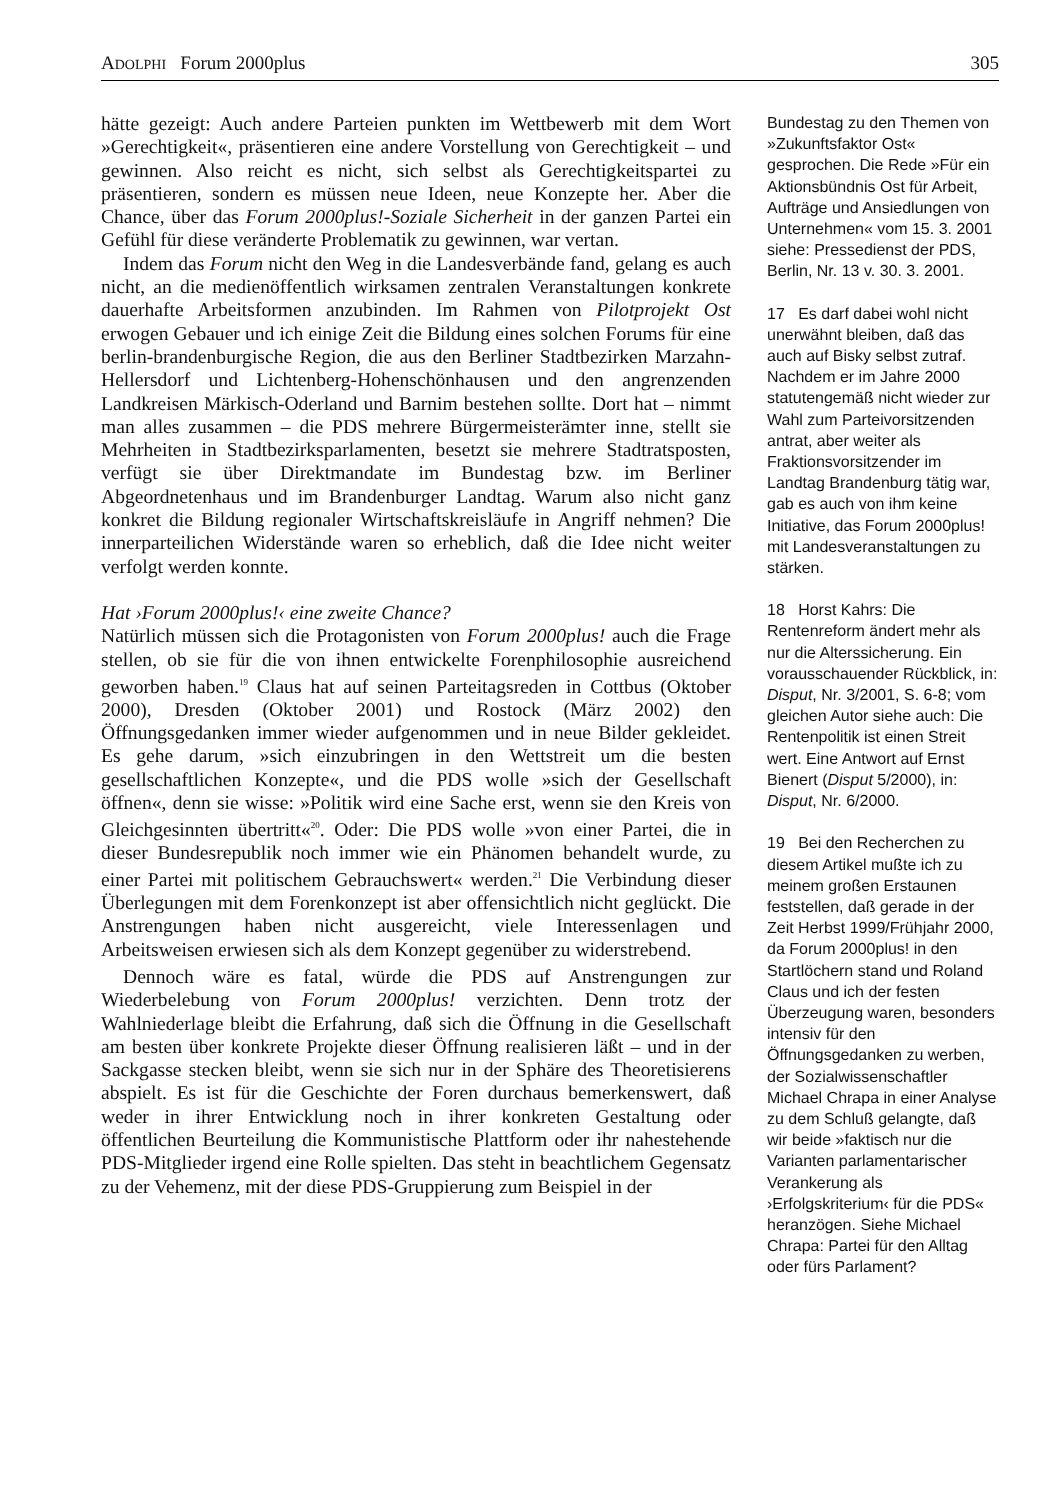ADOLPHI Forum 2000plus 305
hätte gezeigt: Auch andere Parteien punkten im Wettbewerb mit dem Wort »Gerechtigkeit«, präsentieren eine andere Vorstellung von Gerechtigkeit – und gewinnen. Also reicht es nicht, sich selbst als Gerechtigkeitspartei zu präsentieren, sondern es müssen neue Ideen, neue Konzepte her. Aber die Chance, über das Forum 2000plus!-Soziale Sicherheit in der ganzen Partei ein Gefühl für diese veränderte Problematik zu gewinnen, war vertan.
Indem das Forum nicht den Weg in die Landesverbände fand, gelang es auch nicht, an die medienöffentlich wirksamen zentralen Veranstaltungen konkrete dauerhafte Arbeitsformen anzubinden. Im Rahmen von Pilotprojekt Ost erwogen Gebauer und ich einige Zeit die Bildung eines solchen Forums für eine berlin-brandenburgische Region, die aus den Berliner Stadtbezirken Marzahn-Hellersdorf und Lichtenberg-Hohenschönhausen und den angrenzenden Landkreisen Märkisch-Oderland und Barnim bestehen sollte. Dort hat – nimmt man alles zusammen – die PDS mehrere Bürgermeisterämter inne, stellt sie Mehrheiten in Stadtbezirksparlamenten, besetzt sie mehrere Stadtratsposten, verfügt sie über Direktmandate im Bundestag bzw. im Berliner Abgeordnetenhaus und im Brandenburger Landtag. Warum also nicht ganz konkret die Bildung regionaler Wirtschaftskreisläufe in Angriff nehmen? Die innerparteilichen Widerstände waren so erheblich, daß die Idee nicht weiter verfolgt werden konnte.
Hat ›Forum 2000plus!‹ eine zweite Chance?
Natürlich müssen sich die Protagonisten von Forum 2000plus! auch die Frage stellen, ob sie für die von ihnen entwickelte Forenphilosophie ausreichend geworben haben.<sup>19</sup> Claus hat auf seinen Parteitagsreden in Cottbus (Oktober 2000), Dresden (Oktober 2001) und Rostock (März 2002) den Öffnungsgedanken immer wieder aufgenommen und in neue Bilder gekleidet. Es gehe darum, »sich einzubringen in den Wettstreit um die besten gesellschaftlichen Konzepte«, und die PDS wolle »sich der Gesellschaft öffnen«, denn sie wisse: »Politik wird eine Sache erst, wenn sie den Kreis von Gleichgesinnten übertritt«<sup>20</sup>. Oder: Die PDS wolle »von einer Partei, die in dieser Bundesrepublik noch immer wie ein Phänomen behandelt wurde, zu einer Partei mit politischem Gebrauchswert« werden.<sup>21</sup> Die Verbindung dieser Überlegungen mit dem Forenkonzept ist aber offensichtlich nicht geglückt. Die Anstrengungen haben nicht ausgereicht, viele Interessenlagen und Arbeitsweisen erwiesen sich als dem Konzept gegenüber zu widerstrebend.
Dennoch wäre es fatal, würde die PDS auf Anstrengungen zur Wiederbelebung von Forum 2000plus! verzichten. Denn trotz der Wahlniederlage bleibt die Erfahrung, daß sich die Öffnung in die Gesellschaft am besten über konkrete Projekte dieser Öffnung realisieren läßt – und in der Sackgasse stecken bleibt, wenn sie sich nur in der Sphäre des Theoretisierens abspielt. Es ist für die Geschichte der Foren durchaus bemerkenswert, daß weder in ihrer Entwicklung noch in ihrer konkreten Gestaltung oder öffentlichen Beurteilung die Kommunistische Plattform oder ihr nahestehende PDS-Mitglieder irgend eine Rolle spielten. Das steht in beachtlichem Gegensatz zu der Vehemenz, mit der diese PDS-Gruppierung zum Beispiel in der
Bundestag zu den Themen von »Zukunftsfaktor Ost« gesprochen. Die Rede »Für ein Aktionsbündnis Ost für Arbeit, Aufträge und Ansiedlungen von Unternehmen« vom 15. 3. 2001 siehe: Pressedienst der PDS, Berlin, Nr. 13 v. 30. 3. 2001.
17 Es darf dabei wohl nicht unerwähnt bleiben, daß das auch auf Bisky selbst zutraf. Nachdem er im Jahre 2000 statutengemäß nicht wieder zur Wahl zum Parteivorsitzenden antrat, aber weiter als Fraktionsvorsitzender im Landtag Brandenburg tätig war, gab es auch von ihm keine Initiative, das Forum 2000plus! mit Landesveranstaltungen zu stärken.
18 Horst Kahrs: Die Rentenreform ändert mehr als nur die Alterssicherung. Ein vorausschauender Rückblick, in: Disput, Nr. 3/2001, S. 6-8; vom gleichen Autor siehe auch: Die Rentenpolitik ist einen Streit wert. Eine Antwort auf Ernst Bienert (Disput 5/2000), in: Disput, Nr. 6/2000.
19 Bei den Recherchen zu diesem Artikel mußte ich zu meinem großen Erstaunen feststellen, daß gerade in der Zeit Herbst 1999/Frühjahr 2000, da Forum 2000plus! in den Startlöchern stand und Roland Claus und ich der festen Überzeugung waren, besonders intensiv für den Öffnungsgedanken zu werben, der Sozialwissenschaftler Michael Chrapa in einer Analyse zu dem Schluß gelangte, daß wir beide »faktisch nur die Varianten parlamentarischer Verankerung als ›Erfolgskriterium‹ für die PDS« heranzögen. Siehe Michael Chrapa: Partei für den Alltag oder fürs Parlament?